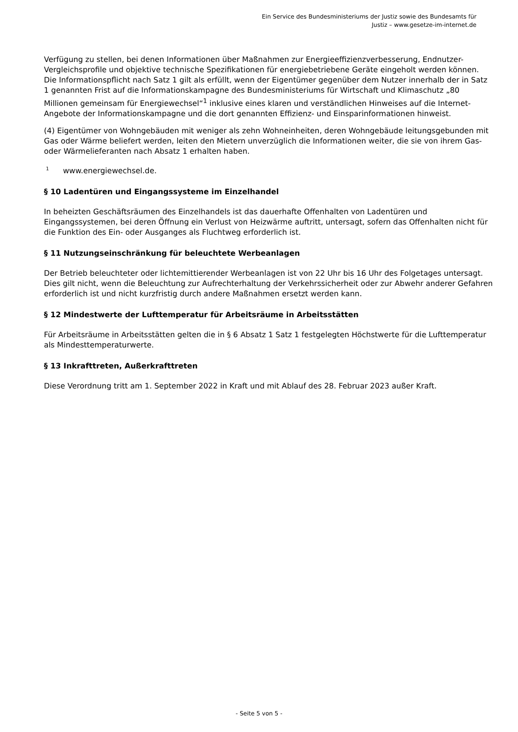Ein Service des Bundesministeriums der Justiz sowie des Bundesamts für
Justiz – www.gesetze-im-internet.de
Verfügung zu stellen, bei denen Informationen über Maßnahmen zur Energieeffizienzverbesserung, Endnutzer-Vergleichsprofile und objektive technische Spezifikationen für energiebetriebene Geräte eingeholt werden können. Die Informationspflicht nach Satz 1 gilt als erfüllt, wenn der Eigentümer gegenüber dem Nutzer innerhalb der in Satz 1 genannten Frist auf die Informationskampagne des Bundesministeriums für Wirtschaft und Klimaschutz „80 Millionen gemeinsam für Energiewechsel“<sup>1</sup> inklusive eines klaren und verständlichen Hinweises auf die Internet-Angebote der Informationskampagne und die dort genannten Effizienz- und Einsparinformationen hinweist.
(4) Eigentümer von Wohngebäuden mit weniger als zehn Wohneinheiten, deren Wohngebäude leitungsgebunden mit Gas oder Wärme beliefert werden, leiten den Mietern unverzüglich die Informationen weiter, die sie von ihrem Gas- oder Wärmelieferanten nach Absatz 1 erhalten haben.
<sup>1</sup> www.energiewechsel.de.
§ 10 Ladentüren und Eingangssysteme im Einzelhandel
In beheizten Geschäftsräumen des Einzelhandels ist das dauerhafte Offenhalten von Ladentüren und Eingangssystemen, bei deren Öffnung ein Verlust von Heizwärme auftritt, untersagt, sofern das Offenhalten nicht für die Funktion des Ein- oder Ausganges als Fluchtweg erforderlich ist.
§ 11 Nutzungseinschränkung für beleuchtete Werbeanlagen
Der Betrieb beleuchteter oder lichtemittierender Werbeanlagen ist von 22 Uhr bis 16 Uhr des Folgetages untersagt. Dies gilt nicht, wenn die Beleuchtung zur Aufrechterhaltung der Verkehrssicherheit oder zur Abwehr anderer Gefahren erforderlich ist und nicht kurzfristig durch andere Maßnahmen ersetzt werden kann.
§ 12 Mindestwerte der Lufttemperatur für Arbeitsräume in Arbeitsstätten
Für Arbeitsräume in Arbeitsstätten gelten die in § 6 Absatz 1 Satz 1 festgelegten Höchstwerte für die Lufttemperatur als Mindesttemperaturwerte.
§ 13 Inkrafttreten, Außerkrafttreten
Diese Verordnung tritt am 1. September 2022 in Kraft und mit Ablauf des 28. Februar 2023 außer Kraft.
- Seite 5 von 5 -